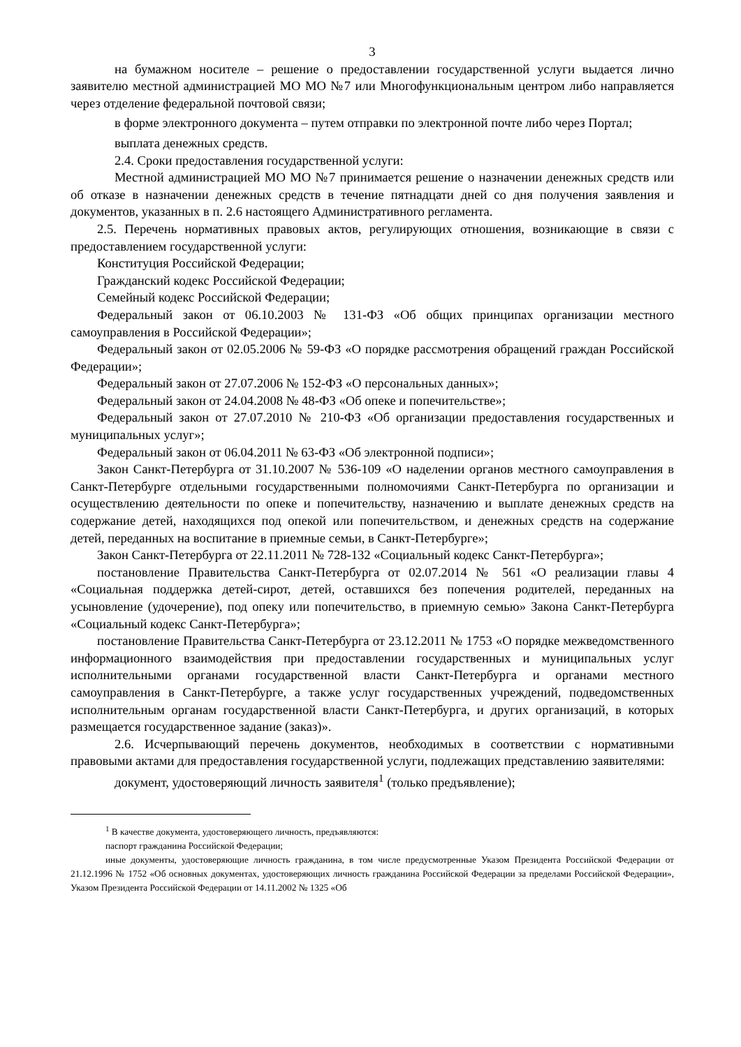3
на бумажном носителе – решение о предоставлении государственной услуги выдается лично заявителю местной администрацией МО МО №7 или Многофункциональным центром либо направляется через отделение федеральной почтовой связи;
в форме электронного документа – путем отправки по электронной почте либо через Портал;
выплата денежных средств.
2.4. Сроки предоставления государственной услуги:
Местной администрацией МО МО №7 принимается решение о назначении денежных средств или об отказе в назначении денежных средств в течение пятнадцати дней со дня получения заявления и документов, указанных в п. 2.6 настоящего Административного регламента.
2.5. Перечень нормативных правовых актов, регулирующих отношения, возникающие в связи с предоставлением государственной услуги:
Конституция Российской Федерации;
Гражданский кодекс Российской Федерации;
Семейный кодекс Российской Федерации;
Федеральный закон от 06.10.2003 № 131-ФЗ «Об общих принципах организации местного самоуправления в Российской Федерации»;
Федеральный закон от 02.05.2006 № 59-ФЗ «О порядке рассмотрения обращений граждан Российской Федерации»;
Федеральный закон от 27.07.2006 № 152-ФЗ «О персональных данных»;
Федеральный закон от 24.04.2008 № 48-ФЗ «Об опеке и попечительстве»;
Федеральный закон от 27.07.2010 № 210-ФЗ «Об организации предоставления государственных и муниципальных услуг»;
Федеральный закон от 06.04.2011 № 63-ФЗ «Об электронной подписи»;
Закон Санкт-Петербурга от 31.10.2007 № 536-109 «О наделении органов местного самоуправления в Санкт-Петербурге отдельными государственными полномочиями Санкт-Петербурга по организации и осуществлению деятельности по опеке и попечительству, назначению и выплате денежных средств на содержание детей, находящихся под опекой или попечительством, и денежных средств на содержание детей, переданных на воспитание в приемные семьи, в Санкт-Петербурге»;
Закон Санкт-Петербурга от 22.11.2011 № 728-132 «Социальный кодекс Санкт-Петербурга»;
постановление Правительства Санкт-Петербурга от 02.07.2014 № 561 «О реализации главы 4 «Социальная поддержка детей-сирот, детей, оставшихся без попечения родителей, переданных на усыновление (удочерение), под опеку или попечительство, в приемную семью» Закона Санкт-Петербурга «Социальный кодекс Санкт-Петербурга»;
постановление Правительства Санкт-Петербурга от 23.12.2011 № 1753 «О порядке межведомственного информационного взаимодействия при предоставлении государственных и муниципальных услуг исполнительными органами государственной власти Санкт-Петербурга и органами местного самоуправления в Санкт-Петербурге, а также услуг государственных учреждений, подведомственных исполнительным органам государственной власти Санкт-Петербурга, и других организаций, в которых размещается государственное задание (заказ)».
2.6. Исчерпывающий перечень документов, необходимых в соответствии с нормативными правовыми актами для предоставления государственной услуги, подлежащих представлению заявителями:
документ, удостоверяющий личность заявителя<sup>1</sup> (только предъявление);
<sup>1</sup> В качестве документа, удостоверяющего личность, предъявляются:
паспорт гражданина Российской Федерации;
иные документы, удостоверяющие личность гражданина, в том числе предусмотренные Указом Президента Российской Федерации от 21.12.1996 № 1752 «Об основных документах, удостоверяющих личность гражданина Российской Федерации за пределами Российской Федерации», Указом Президента Российской Федерации от 14.11.2002 № 1325 «Об